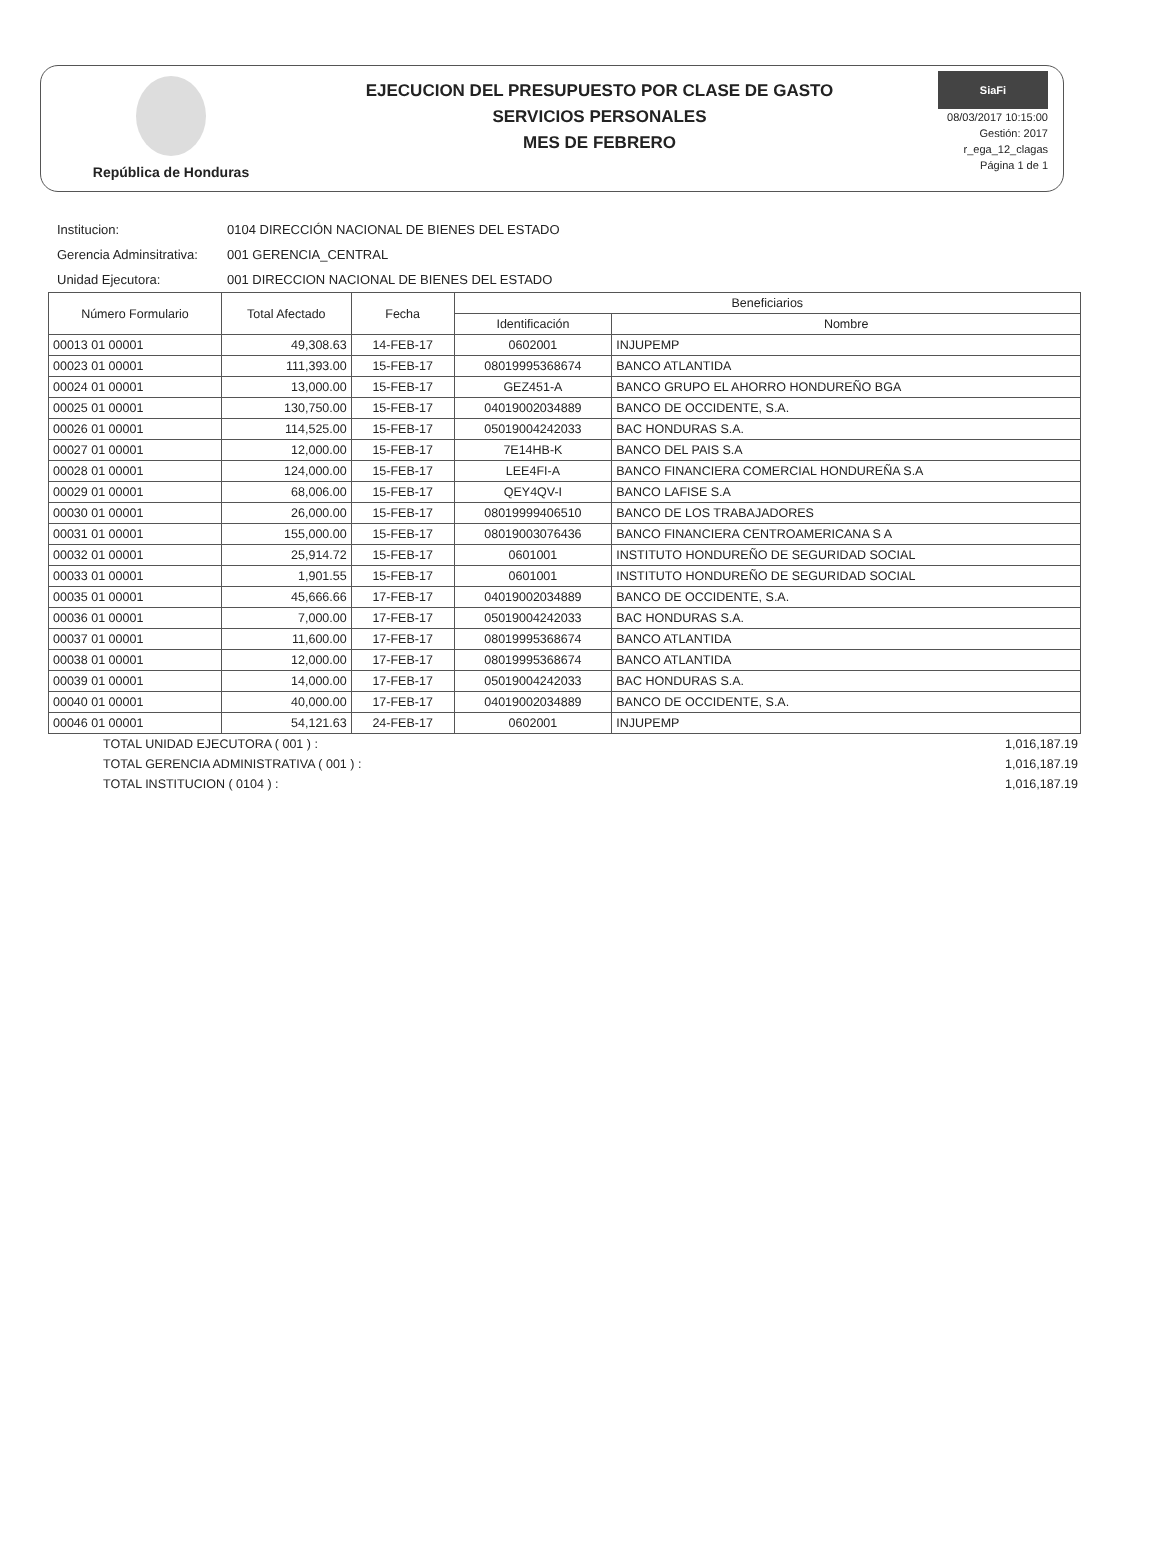República de Honduras
EJECUCION DEL PRESUPUESTO POR CLASE DE GASTO
SERVICIOS PERSONALES
MES DE FEBRERO
SiaFi
08/03/2017 10:15:00
Gestión: 2017
r_ega_12_clagas
Página 1 de 1
Institucion: 0104 DIRECCIÓN NACIONAL DE BIENES DEL ESTADO
Gerencia Adminsitrativa: 001 GERENCIA_CENTRAL
Unidad Ejecutora: 001 DIRECCION NACIONAL DE BIENES DEL ESTADO
| Número Formulario | Total Afectado | Fecha | Beneficiarios | |
| --- | --- | --- | --- | --- |
| | | | Identificación | Nombre |
| 00013 01 00001 | 49,308.63 | 14-FEB-17 | 0602001 | INJUPEMP |
| 00023 01 00001 | 111,393.00 | 15-FEB-17 | 08019995368674 | BANCO ATLANTIDA |
| 00024 01 00001 | 13,000.00 | 15-FEB-17 | GEZ451-A | BANCO GRUPO EL AHORRO HONDUREÑO BGA |
| 00025 01 00001 | 130,750.00 | 15-FEB-17 | 04019002034889 | BANCO DE OCCIDENTE, S.A. |
| 00026 01 00001 | 114,525.00 | 15-FEB-17 | 05019004242033 | BAC HONDURAS S.A. |
| 00027 01 00001 | 12,000.00 | 15-FEB-17 | 7E14HB-K | BANCO DEL PAIS S.A |
| 00028 01 00001 | 124,000.00 | 15-FEB-17 | LEE4FI-A | BANCO FINANCIERA COMERCIAL HONDUREÑA S.A |
| 00029 01 00001 | 68,006.00 | 15-FEB-17 | QEY4QV-I | BANCO LAFISE S.A |
| 00030 01 00001 | 26,000.00 | 15-FEB-17 | 08019999406510 | BANCO DE LOS TRABAJADORES |
| 00031 01 00001 | 155,000.00 | 15-FEB-17 | 08019003076436 | BANCO FINANCIERA CENTROAMERICANA S A |
| 00032 01 00001 | 25,914.72 | 15-FEB-17 | 0601001 | INSTITUTO HONDUREÑO DE SEGURIDAD SOCIAL |
| 00033 01 00001 | 1,901.55 | 15-FEB-17 | 0601001 | INSTITUTO HONDUREÑO DE SEGURIDAD SOCIAL |
| 00035 01 00001 | 45,666.66 | 17-FEB-17 | 04019002034889 | BANCO DE OCCIDENTE, S.A. |
| 00036 01 00001 | 7,000.00 | 17-FEB-17 | 05019004242033 | BAC HONDURAS S.A. |
| 00037 01 00001 | 11,600.00 | 17-FEB-17 | 08019995368674 | BANCO ATLANTIDA |
| 00038 01 00001 | 12,000.00 | 17-FEB-17 | 08019995368674 | BANCO ATLANTIDA |
| 00039 01 00001 | 14,000.00 | 17-FEB-17 | 05019004242033 | BAC HONDURAS S.A. |
| 00040 01 00001 | 40,000.00 | 17-FEB-17 | 04019002034889 | BANCO DE OCCIDENTE, S.A. |
| 00046 01 00001 | 54,121.63 | 24-FEB-17 | 0602001 | INJUPEMP |
TOTAL UNIDAD EJECUTORA ( 001 ) : 1,016,187.19
TOTAL GERENCIA ADMINISTRATIVA ( 001 ) : 1,016,187.19
TOTAL INSTITUCION ( 0104 ) : 1,016,187.19